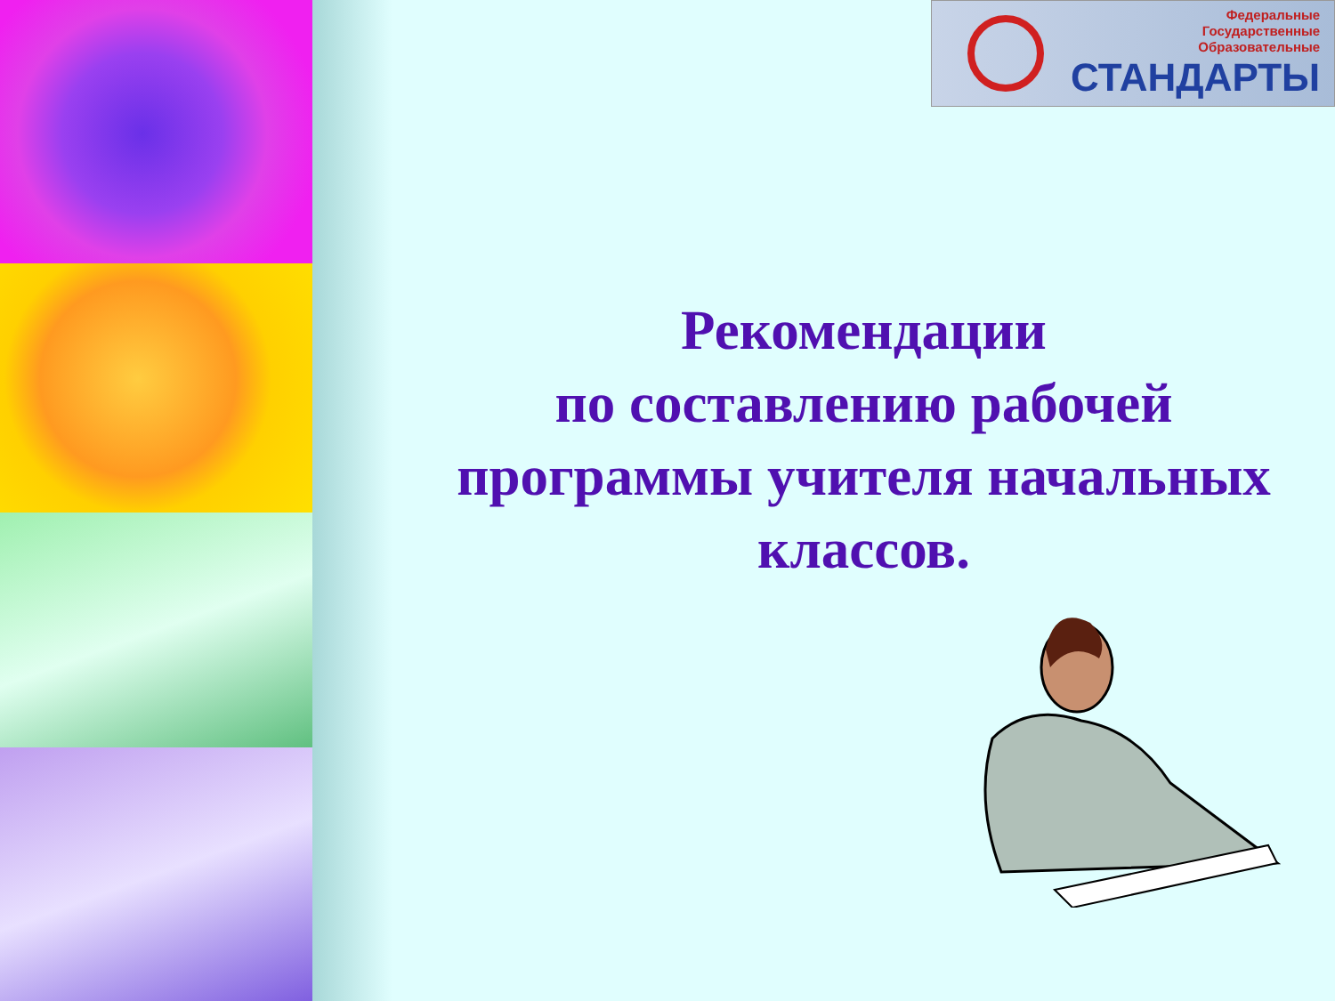Федеральные
Государственные
Образовательные
СТАНДАРТЫ
Рекомендации
по составлению рабочей
программы учителя начальных
классов.